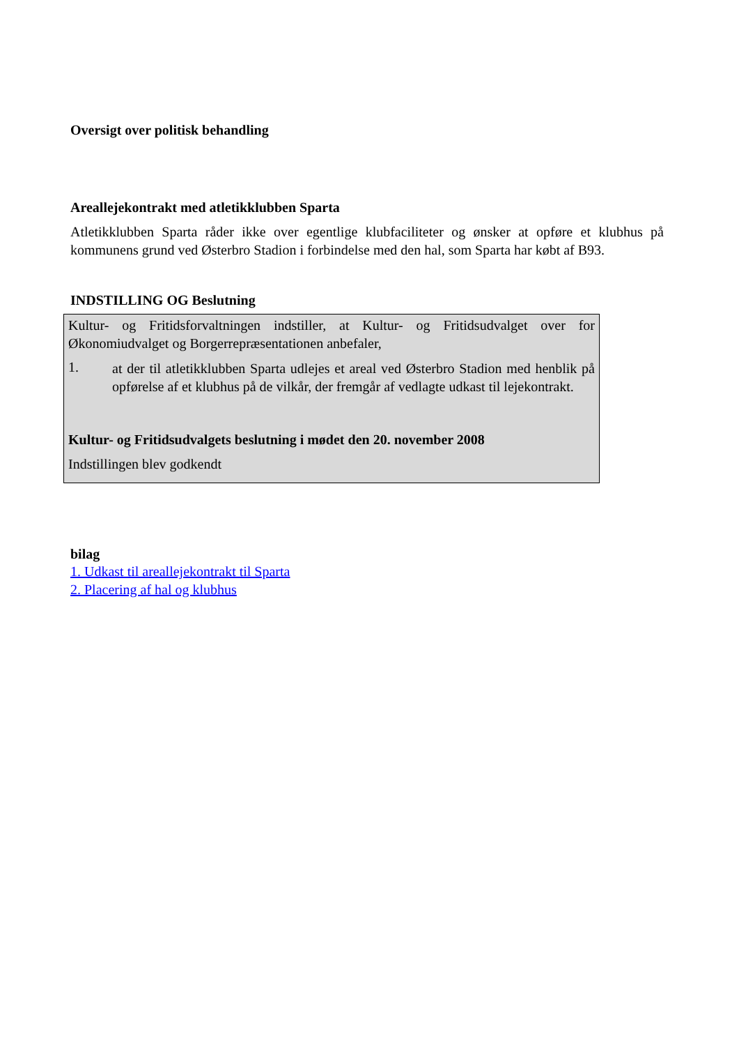Oversigt over politisk behandling
Areallejekontrakt med atletikklubben Sparta
Atletikklubben Sparta råder ikke over egentlige klubfaciliteter og ønsker at opføre et klubhus på kommunens grund ved Østerbro Stadion i forbindelse med den hal, som Sparta har købt af B93.
INDSTILLING OG Beslutning
Kultur- og Fritidsforvaltningen indstiller, at Kultur- og Fritidsudvalget over for Økonomiudvalget og Borgerrepræsentationen anbefaler,
1.
at der til atletikklubben Sparta udlejes et areal ved Østerbro Stadion med henblik på opførelse af et klubhus på de vilkår, der fremgår af vedlagte udkast til lejekontrakt.
Kultur- og Fritidsudvalgets beslutning i mødet den 20. november 2008
Indstillingen blev godkendt
bilag
1. Udkast til areallejekontrakt til Sparta
2. Placering af hal og klubhus